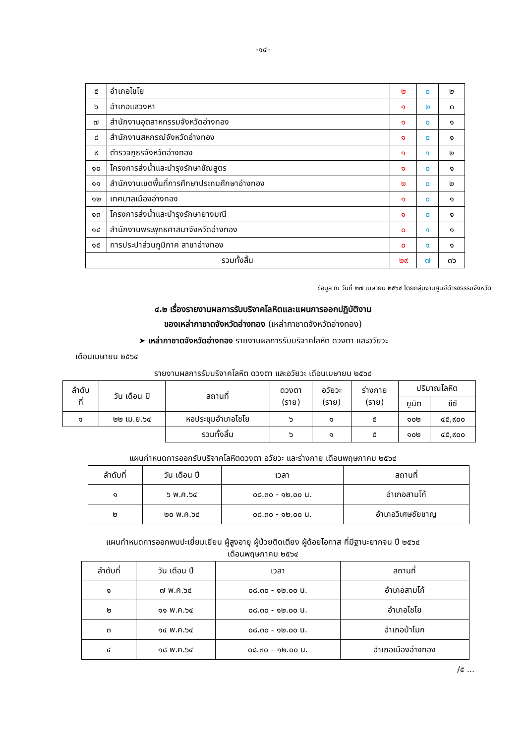-๑๔-
| ๕ | อำเภอไชโย | ๒ | ๐ | ๒ |
| ๖ | อำเภอแสวงหา | ๑ | ๒ | ๓ |
| ๗ | สำนักงานอุตสาหกรรมจังหวัดอ่างทอง | ๑ | ๐ | ๑ |
| ๘ | สำนักงานสหกรณ์จังหวัดอ่างทอง | ๑ | ๐ | ๑ |
| ๙ | ตำรวจภูธรจังหวัดอ่างทอง | ๑ | ๑ | ๒ |
| ๑๐ | โครงการส่งน้ำและบำรุงรักษาชัณสูตร | ๑ | ๐ | ๑ |
| ๑๑ | สำนักงานเขตพื้นที่การศึกษาประถมศึกษาอ่างทอง | ๒ | ๐ | ๒ |
| ๑๒ | เทศบาลเมืองอ่างทอง | ๑ | ๐ | ๑ |
| ๑๓ | โครงการส่งน้ำและบำรุงรักษายางมณี | ๑ | ๐ | ๑ |
| ๑๔ | สำนักงานพระพุทธศาสนาจังหวัดอ่างทอง | ๐ | ๑ | ๑ |
| ๑๕ | การประปาส่วนภูมิภาค สาขาอ่างทอง | ๐ | ๑ | ๑ |
| รวมทั้งสิ้น | | ๒๙ | ๗ | ๓๖ |
ข้อมูล ณ วันที่ ๒๗ เมษายน ๒๕๖๔ โดยกลุ่มงานศูนย์ดำรงธรรมจังหวัด
๔.๒ เรื่องรายงานผลการรับบริจาคโลหิตและแผนการออกปฏิบัติงาน
ของเหล่ากาชาดจังหวัดอ่างทอง (เหล่ากาชาดจังหวัดอ่างทอง)
➤ เหล่ากาชาดจังหวัดอ่างทอง รายงานผลการรับบริจาคโลหิต ดวงตา และอวัยวะ
เดือนเมษายน ๒๕๖๔
รายงานผลการรับบริจาคโลหิต ดวงตา และอวัยวะ เดือนเมษายน ๒๕๖๔
| ลำดับ ที่ | วัน เดือน ปี | สถานที่ | ดวงตา (ราย) | อวัยวะ (ราย) | ร่างกาย (ราย) | ปริมาณโลหิต | |
| --- | --- | --- | --- | --- | --- | --- | --- |
| | | | | | | ยูนิต | ซีซี |
| ๑ | ๒๒ เม.ย.๖๔ | หอประชุมอำเภอไชโย | ๖ | ๑ | ๕ | ๑๐๒ | ๔๕,๙๐๐ |
| | | รวมทั้งสิ้น | ๖ | ๑ | ๕ | ๑๐๒ | ๔๕,๙๐๐ |
แผนกำหนดการออกรับบริจาคโลหิตดวงตา อวัยวะ และร่างกาย เดือนพฤษภาคม ๒๕๖๔
| ลำดับที่ | วัน เดือน ปี | เวลา | สถานที่ |
| --- | --- | --- | --- |
| ๑ | ๖ พ.ค.๖๔ | ๐๘.๓๐ - ๑๒.๐๐ น. | อำเภอสามโก้ |
| ๒ | ๒๐ พ.ค.๖๔ | ๐๘.๓๐ - ๑๒.๐๐ น. | อำเภอวิเศษชัยชาญ |
แผนกำหนดการออกพบปะเยี่ยมเยียน ผู้สูงอายุ ผู้ป่วยติดเตียง ผู้ด้อยโอกาส ที่มีฐานะยากจน ปี ๒๕๖๔
เดือนพฤษภาคม ๒๕๖๔
| ลำดับที่ | วัน เดือน ปี | เวลา | สถานที่ |
| --- | --- | --- | --- |
| ๑ | ๗ พ.ค.๖๔ | ๐๘.๓๐ - ๑๒.๐๐ น. | อำเภอสามโก้ |
| ๒ | ๑๑ พ.ค.๖๔ | ๐๘.๓๐ - ๑๒.๐๐ น. | อำเภอไชโย |
| ๓ | ๑๔ พ.ค.๖๔ | ๐๘.๓๐ - ๑๒.๐๐ น. | อำเภอป่าโมก |
| ๔ | ๑๘ พ.ค.๖๔ | ๐๘.๓๐ – ๑๒.๐๐ น. | อำเภอเมืองอ่างทอง |
/๕ ...